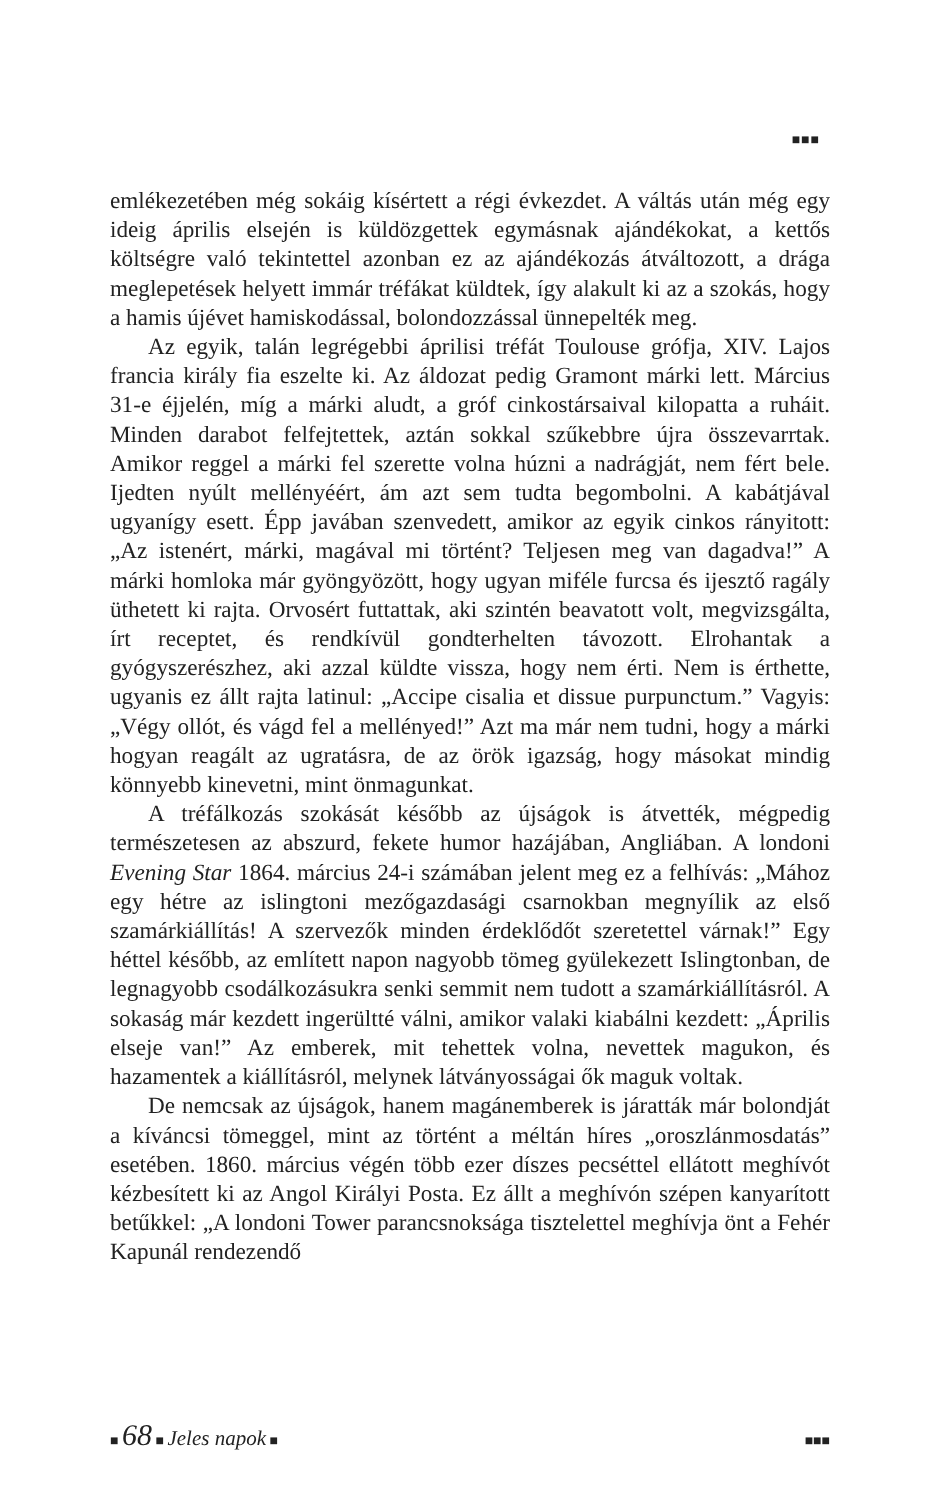■■■
emlékezetében még sokáig kísértett a régi évkezdet. A váltás után még egy ideig április elsején is küldözgettek egymásnak ajándékokat, a kettős költségre való tekintettel azonban ez az ajándékozás átváltozott, a drága meglepetések helyett immár tréfákat küldtek, így alakult ki az a szokás, hogy a hamis újévet hamiskodással, bolondozzással ünnepelték meg.
Az egyik, talán legrégebbi áprilisi tréfát Toulouse grófja, XIV. Lajos francia király fia eszelte ki. Az áldozat pedig Gramont márki lett. Március 31-e éjjelén, míg a márki aludt, a gróf cinkostársaival kilopatta a ruháit. Minden darabot felfejtettek, aztán sokkal szűkebbre újra összevarrtak. Amikor reggel a márki fel szerette volna húzni a nadrágját, nem fért bele. Ijedten nyúlt mellényéért, ám azt sem tudta begombolni. A kabátjával ugyanígy esett. Épp javában szenvedett, amikor az egyik cinkos rányitott: „Az istenért, márki, magával mi történt? Teljesen meg van dagadva!” A márki homloka már gyöngyözött, hogy ugyan miféle furcsa és ijesztő ragály üthetett ki rajta. Orvosért futtattak, aki szintén beavatott volt, megvizsgálta, írt receptet, és rendkívül gondterhelten távozott. Elrohantak a gyógyszerészhez, aki azzal küldte vissza, hogy nem érti. Nem is érthette, ugyanis ez állt rajta latinul: „Accipe cisalia et dissue purpunctum.” Vagyis: „Végy ollót, és vágd fel a mellényed!” Azt ma már nem tudni, hogy a márki hogyan reagált az ugratásra, de az örök igazság, hogy másokat mindig könnyebb kinevetni, mint önmagunkat.
A tréfálkozás szokását később az újságok is átvették, mégpedig természetesen az abszurd, fekete humor hazájában, Angliában. A londoni Evening Star 1864. március 24-i számában jelent meg ez a felhívás: „Mához egy hétre az islingtoni mezőgazdasági csarnokban megnyílik az első szamárkiállítás! A szervezők minden érdeklődőt szeretettel várnak!” Egy héttel később, az említett napon nagyobb tömeg gyülekezett Islingtonban, de legnagyobb csodálkozásukra senki semmit nem tudott a szamárkiállításról. A sokaság már kezdett ingerültté válni, amikor valaki kiabálni kezdett: „Április elseje van!” Az emberek, mit tehettek volna, nevettek magukon, és hazamentek a kiállításról, melynek látványosságai ők maguk voltak.
De nemcsak az újságok, hanem magánemberek is járatták már bolondját a kíváncsi tömeggel, mint az történt a méltán híres „oroszlánmosdatás” esetében. 1860. március végén több ezer díszes pecséttel ellátott meghívót kézbesített ki az Angol Királyi Posta. Ez állt a meghívón szépen kanyarított betűkkel: „A londoni Tower parancsnoksága tisztelettel meghívja önt a Fehér Kapunál rendezendő
■ 68 ■ Jeles napok ■ ■■■